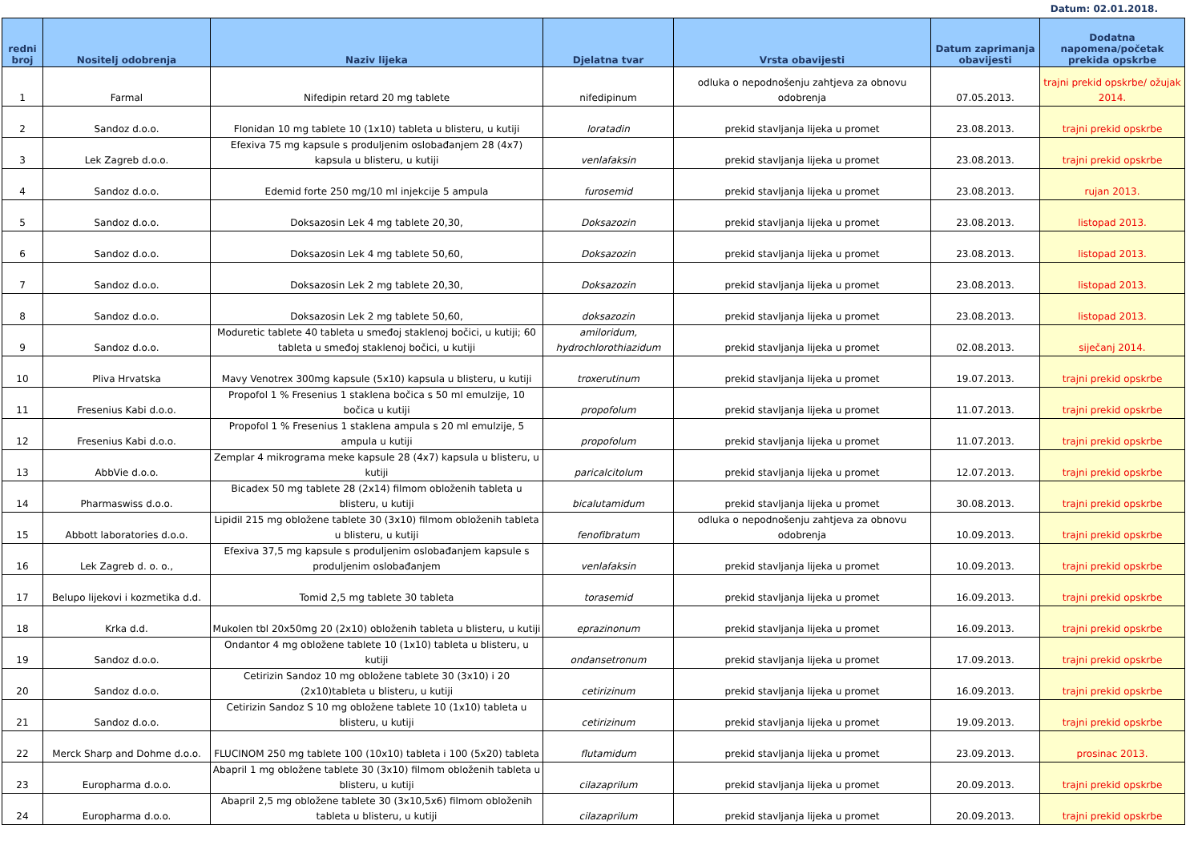Datum: 02.01.2018.
| redni broj | Nositelj odobrenja | Naziv lijeka | Djelatna tvar | Vrsta obavijesti | Datum zaprimanja obavijesti | Dodatna napomena/početak prekida opskrbe |
| --- | --- | --- | --- | --- | --- | --- |
| 1 | Farmal | Nifedipin retard 20 mg tablete | nifedipinum | odluka o nepodnošenju zahtjeva za obnovu odobrenja | 07.05.2013. | trajni prekid opskrbe/ ožujak 2014. |
| 2 | Sandoz d.o.o. | Flonidan 10 mg tablete 10 (1x10) tableta u blisteru, u kutiji | loratadin | prekid stavljanja lijeka u promet | 23.08.2013. | trajni prekid opskrbe |
| 3 | Lek Zagreb d.o.o. | Efexiva 75 mg kapsule s produljenim oslobađanjem 28 (4x7) kapsula u blisteru, u kutiji | venlafaksin | prekid stavljanja lijeka u promet | 23.08.2013. | trajni prekid opskrbe |
| 4 | Sandoz d.o.o. | Edemid forte 250 mg/10 ml injekcije 5 ampula | furosemid | prekid stavljanja lijeka u promet | 23.08.2013. | rujan 2013. |
| 5 | Sandoz d.o.o. | Doksazosin Lek 4 mg tablete 20,30, | Doksazozin | prekid stavljanja lijeka u promet | 23.08.2013. | listopad 2013. |
| 6 | Sandoz d.o.o. | Doksazosin Lek 4 mg tablete 50,60, | Doksazozin | prekid stavljanja lijeka u promet | 23.08.2013. | listopad 2013. |
| 7 | Sandoz d.o.o. | Doksazosin Lek 2 mg tablete 20,30, | Doksazozin | prekid stavljanja lijeka u promet | 23.08.2013. | listopad 2013. |
| 8 | Sandoz d.o.o. | Doksazosin Lek 2 mg tablete 50,60, | doksazozin | prekid stavljanja lijeka u promet | 23.08.2013. | listopad 2013. |
| 9 | Sandoz d.o.o. | Moduretic tablete 40 tableta u smeđoj staklenoj bočici, u kutiji; 60 tableta u smeđoj staklenoj bočici, u kutiji | amiloridum, hydrochlorothiazidum | prekid stavljanja lijeka u promet | 02.08.2013. | siječanj 2014. |
| 10 | Pliva Hrvatska | Mavy Venotrex 300mg kapsule (5x10) kapsula u blisteru, u kutiji | troxerutinum | prekid stavljanja lijeka u promet | 19.07.2013. | trajni prekid opskrbe |
| 11 | Fresenius Kabi d.o.o. | Propofol 1 % Fresenius 1 staklena bočica s 50 ml emulzije, 10 bočica u kutiji | propofolum | prekid stavljanja lijeka u promet | 11.07.2013. | trajni prekid opskrbe |
| 12 | Fresenius Kabi d.o.o. | Propofol 1 % Fresenius 1 staklena ampula s 20 ml emulzije, 5 ampula u kutiji | propofolum | prekid stavljanja lijeka u promet | 11.07.2013. | trajni prekid opskrbe |
| 13 | AbbVie d.o.o. | Zemplar 4 mikrograma meke kapsule 28 (4x7) kapsula u blisteru, u kutiji | paricalcitolum | prekid stavljanja lijeka u promet | 12.07.2013. | trajni prekid opskrbe |
| 14 | Pharmaswiss d.o.o. | Bicadex 50 mg tablete 28 (2x14) filmom obloženih tableta u blisteru, u kutiji | bicalutamidum | prekid stavljanja lijeka u promet | 30.08.2013. | trajni prekid opskrbe |
| 15 | Abbott laboratories d.o.o. | Lipidil 215 mg obložene tablete 30 (3x10) filmom obloženih tableta u blisteru, u kutiji | fenofibratum | odluka o nepodnošenju zahtjeva za obnovu odobrenja | 10.09.2013. | trajni prekid opskrbe |
| 16 | Lek Zagreb d. o. o., | Efexiva 37,5 mg kapsule s produljenim oslobađanjem kapsule s produljenim oslobađanjem | venlafaksin | prekid stavljanja lijeka u promet | 10.09.2013. | trajni prekid opskrbe |
| 17 | Belupo lijekovi i kozmetika d.d. | Tomid 2,5 mg tablete 30 tableta | torasemid | prekid stavljanja lijeka u promet | 16.09.2013. | trajni prekid opskrbe |
| 18 | Krka d.d. | Mukolen tbl 20x50mg 20 (2x10) obloženih tableta u blisteru, u kutiji | eprazinonum | prekid stavljanja lijeka u promet | 16.09.2013. | trajni prekid opskrbe |
| 19 | Sandoz d.o.o. | Ondantor 4 mg obložene tablete 10 (1x10) tableta u blisteru, u kutiji | ondansetronum | prekid stavljanja lijeka u promet | 17.09.2013. | trajni prekid opskrbe |
| 20 | Sandoz d.o.o. | Cetirizin Sandoz 10 mg obložene tablete 30 (3x10) i 20 (2x10)tableta u blisteru, u kutiji | cetirizinum | prekid stavljanja lijeka u promet | 16.09.2013. | trajni prekid opskrbe |
| 21 | Sandoz d.o.o. | Cetirizin Sandoz S 10 mg obložene tablete 10 (1x10) tableta u blisteru, u kutiji | cetirizinum | prekid stavljanja lijeka u promet | 19.09.2013. | trajni prekid opskrbe |
| 22 | Merck Sharp and Dohme d.o.o. | FLUCINOM 250 mg tablete 100 (10x10) tableta i 100 (5x20) tableta | flutamidum | prekid stavljanja lijeka u promet | 23.09.2013. | prosinac 2013. |
| 23 | Europharma d.o.o. | Abapril 1 mg obložene tablete 30 (3x10) filmom obloženih tableta u blisteru, u kutiji | cilazaprilum | prekid stavljanja lijeka u promet | 20.09.2013. | trajni prekid opskrbe |
| 24 | Europharma d.o.o. | Abapril 2,5 mg obložene tablete 30 (3x10,5x6) filmom obloženih tableta u blisteru, u kutiji | cilazaprilum | prekid stavljanja lijeka u promet | 20.09.2013. | trajni prekid opskrbe |